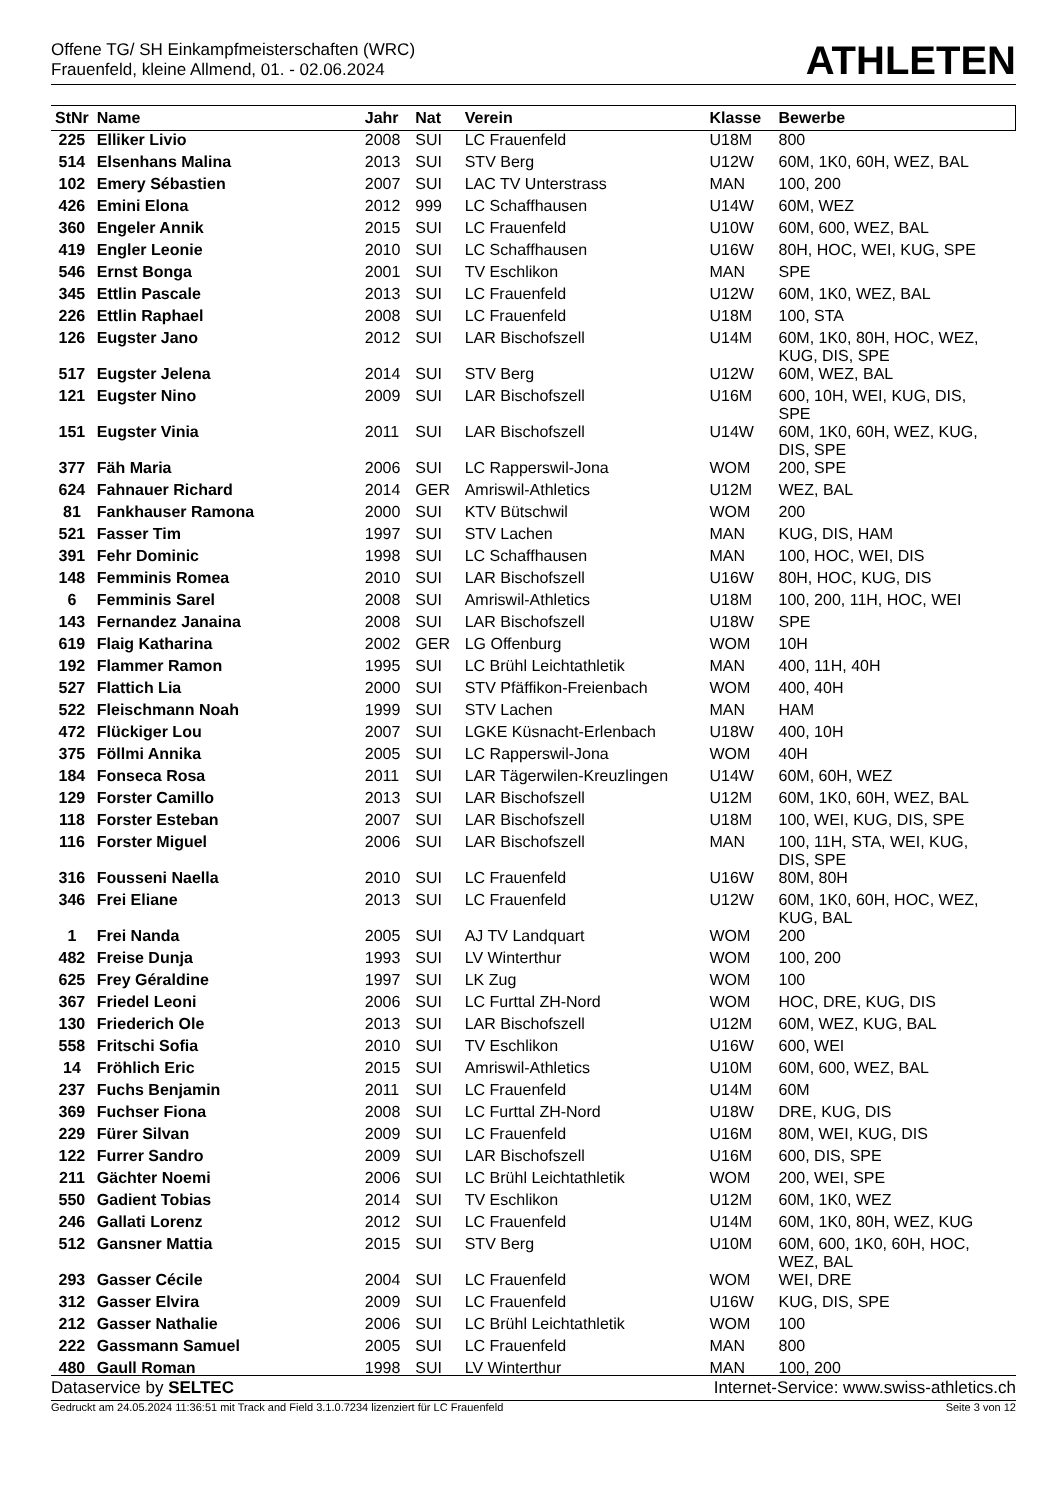Offene TG/ SH Einkampfmeisterschaften (WRC)
Frauenfeld, kleine Allmend, 01. - 02.06.2024
ATHLETEN
| StNr | Name | Jahr | Nat | Verein | Klasse | Bewerbe |
| --- | --- | --- | --- | --- | --- | --- |
| 225 | Elliker Livio | 2008 | SUI | LC Frauenfeld | U18M | 800 |
| 514 | Elsenhans Malina | 2013 | SUI | STV Berg | U12W | 60M, 1K0, 60H, WEZ, BAL |
| 102 | Emery Sébastien | 2007 | SUI | LAC TV Unterstrass | MAN | 100, 200 |
| 426 | Emini Elona | 2012 | 999 | LC Schaffhausen | U14W | 60M, WEZ |
| 360 | Engeler Annik | 2015 | SUI | LC Frauenfeld | U10W | 60M, 600, WEZ, BAL |
| 419 | Engler Leonie | 2010 | SUI | LC Schaffhausen | U16W | 80H, HOC, WEI, KUG, SPE |
| 546 | Ernst Bonga | 2001 | SUI | TV Eschlikon | MAN | SPE |
| 345 | Ettlin Pascale | 2013 | SUI | LC Frauenfeld | U12W | 60M, 1K0, WEZ, BAL |
| 226 | Ettlin Raphael | 2008 | SUI | LC Frauenfeld | U18M | 100, STA |
| 126 | Eugster Jano | 2012 | SUI | LAR Bischofszell | U14M | 60M, 1K0, 80H, HOC, WEZ, KUG, DIS, SPE |
| 517 | Eugster Jelena | 2014 | SUI | STV Berg | U12W | 60M, WEZ, BAL |
| 121 | Eugster Nino | 2009 | SUI | LAR Bischofszell | U16M | 600, 10H, WEI, KUG, DIS, SPE |
| 151 | Eugster Vinia | 2011 | SUI | LAR Bischofszell | U14W | 60M, 1K0, 60H, WEZ, KUG, DIS, SPE |
| 377 | Fäh Maria | 2006 | SUI | LC Rapperswil-Jona | WOM | 200, SPE |
| 624 | Fahnauer Richard | 2014 | GER | Amriswil-Athletics | U12M | WEZ, BAL |
| 81 | Fankhauser Ramona | 2000 | SUI | KTV Bütschwil | WOM | 200 |
| 521 | Fasser Tim | 1997 | SUI | STV Lachen | MAN | KUG, DIS, HAM |
| 391 | Fehr Dominic | 1998 | SUI | LC Schaffhausen | MAN | 100, HOC, WEI, DIS |
| 148 | Femminis Romea | 2010 | SUI | LAR Bischofszell | U16W | 80H, HOC, KUG, DIS |
| 6 | Femminis Sarel | 2008 | SUI | Amriswil-Athletics | U18M | 100, 200, 11H, HOC, WEI |
| 143 | Fernandez Janaina | 2008 | SUI | LAR Bischofszell | U18W | SPE |
| 619 | Flaig Katharina | 2002 | GER | LG Offenburg | WOM | 10H |
| 192 | Flammer Ramon | 1995 | SUI | LC Brühl Leichtathletik | MAN | 400, 11H, 40H |
| 527 | Flattich Lia | 2000 | SUI | STV Pfäffikon-Freienbach | WOM | 400, 40H |
| 522 | Fleischmann Noah | 1999 | SUI | STV Lachen | MAN | HAM |
| 472 | Flückiger Lou | 2007 | SUI | LGKE Küsnacht-Erlenbach | U18W | 400, 10H |
| 375 | Föllmi Annika | 2005 | SUI | LC Rapperswil-Jona | WOM | 40H |
| 184 | Fonseca Rosa | 2011 | SUI | LAR Tägerwilen-Kreuzlingen | U14W | 60M, 60H, WEZ |
| 129 | Forster Camillo | 2013 | SUI | LAR Bischofszell | U12M | 60M, 1K0, 60H, WEZ, BAL |
| 118 | Forster Esteban | 2007 | SUI | LAR Bischofszell | U18M | 100, WEI, KUG, DIS, SPE |
| 116 | Forster Miguel | 2006 | SUI | LAR Bischofszell | MAN | 100, 11H, STA, WEI, KUG, DIS, SPE |
| 316 | Fousseni Naella | 2010 | SUI | LC Frauenfeld | U16W | 80M, 80H |
| 346 | Frei Eliane | 2013 | SUI | LC Frauenfeld | U12W | 60M, 1K0, 60H, HOC, WEZ, KUG, BAL |
| 1 | Frei Nanda | 2005 | SUI | AJ TV Landquart | WOM | 200 |
| 482 | Freise Dunja | 1993 | SUI | LV Winterthur | WOM | 100, 200 |
| 625 | Frey Géraldine | 1997 | SUI | LK Zug | WOM | 100 |
| 367 | Friedel Leoni | 2006 | SUI | LC Furttal ZH-Nord | WOM | HOC, DRE, KUG, DIS |
| 130 | Friederich Ole | 2013 | SUI | LAR Bischofszell | U12M | 60M, WEZ, KUG, BAL |
| 558 | Fritschi Sofia | 2010 | SUI | TV Eschlikon | U16W | 600, WEI |
| 14 | Fröhlich Eric | 2015 | SUI | Amriswil-Athletics | U10M | 60M, 600, WEZ, BAL |
| 237 | Fuchs Benjamin | 2011 | SUI | LC Frauenfeld | U14M | 60M |
| 369 | Fuchser Fiona | 2008 | SUI | LC Furttal ZH-Nord | U18W | DRE, KUG, DIS |
| 229 | Fürer Silvan | 2009 | SUI | LC Frauenfeld | U16M | 80M, WEI, KUG, DIS |
| 122 | Furrer Sandro | 2009 | SUI | LAR Bischofszell | U16M | 600, DIS, SPE |
| 211 | Gächter Noemi | 2006 | SUI | LC Brühl Leichtathletik | WOM | 200, WEI, SPE |
| 550 | Gadient Tobias | 2014 | SUI | TV Eschlikon | U12M | 60M, 1K0, WEZ |
| 246 | Gallati Lorenz | 2012 | SUI | LC Frauenfeld | U14M | 60M, 1K0, 80H, WEZ, KUG |
| 512 | Gansner Mattia | 2015 | SUI | STV Berg | U10M | 60M, 600, 1K0, 60H, HOC, WEZ, BAL |
| 293 | Gasser Cécile | 2004 | SUI | LC Frauenfeld | WOM | WEI, DRE |
| 312 | Gasser Elvira | 2009 | SUI | LC Frauenfeld | U16W | KUG, DIS, SPE |
| 212 | Gasser Nathalie | 2006 | SUI | LC Brühl Leichtathletik | WOM | 100 |
| 222 | Gassmann Samuel | 2005 | SUI | LC Frauenfeld | MAN | 800 |
| 480 | Gaull Roman | 1998 | SUI | LV Winterthur | MAN | 100, 200 |
Dataservice by SELTEC Internet-Service: www.swiss-athletics.ch
Gedruckt am 24.05.2024 11:36:51 mit Track and Field 3.1.0.7234 lizenziert für LC Frauenfeld Seite 3 von 12